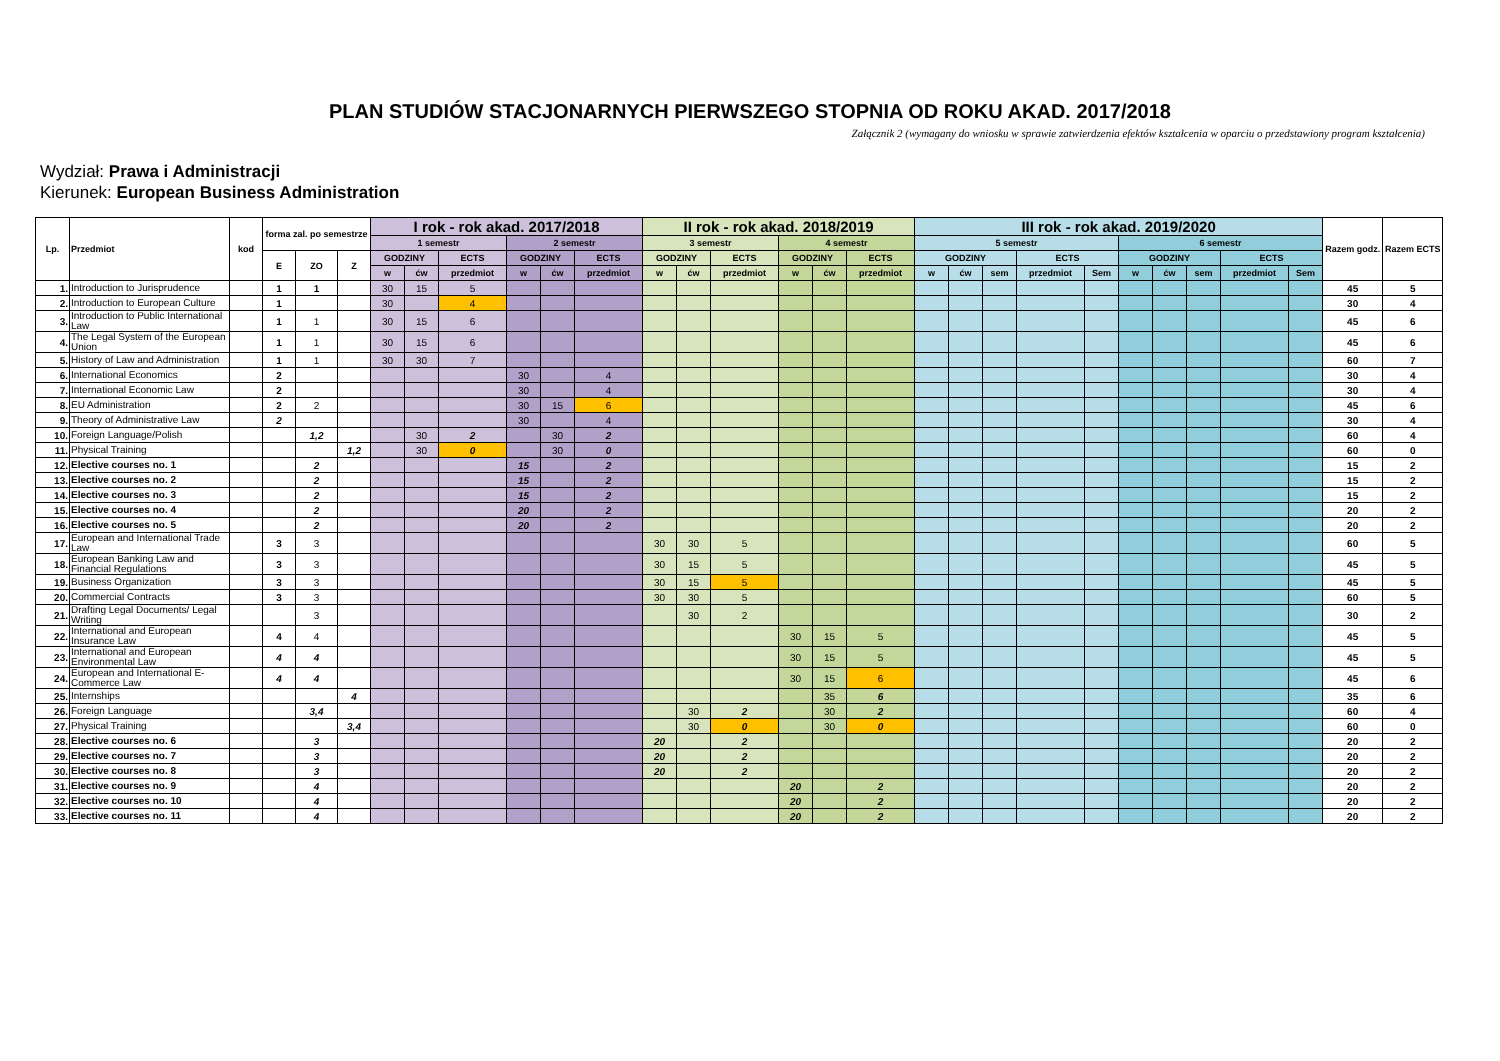PLAN STUDIÓW STACJONARNYCH PIERWSZEGO STOPNIA OD ROKU AKAD. 2017/2018
Załącznik 2 (wymagany do wniosku w sprawie zatwierdzenia efektów kształcenia w oparciu o przedstawiony program kształcenia)
Wydział: Prawa i Administracji
Kierunek: European Business Administration
| Lp. | Przedmiot | kod | forma zal. po semestrze | | | I rok - rok akad. 2017/2018 | | | | | | II rok - rok akad. 2018/2019 | | | | | | III rok - rok akad. 2019/2020 | | | | | | | | | | Razem godz. | Razem ECTS |
| --- | --- | --- | --- | --- | --- | --- | --- | --- | --- | --- | --- | --- | --- | --- | --- | --- | --- | --- | --- | --- | --- | --- | --- | --- | --- | --- | --- | --- | --- |
| | | | | | | 1 semestr | | | 2 semestr | | | 3 semestr | | | 4 semestr | | | 5 semestr | | | | | 6 semestr | | | | | | |
| | | | E | ZO | Z | GODZINY | | ECTS | GODZINY | | ECTS | GODZINY | | ECTS | GODZINY | | ECTS | GODZINY | | | ECTS | | GODZINY | | | ECTS | | | |
| | | | | | | w | ćw | przedmiot | w | ćw | przedmiot | w | ćw | przedmiot | w | ćw | przedmiot | w | ćw | sem | przedmiot | Sem | w | ćw | sem | przedmiot | Sem | | |
| 1. | Introduction to Jurisprudence | | 1 | 1 | | 30 | 15 | 5 | | | | | | | | | | | | | | | | | | | | 45 | 5 |
| 2. | Introduction to European Culture | | 1 | | | 30 | | 4 | | | | | | | | | | | | | | | | | | | | 30 | 4 |
| 3. | Introduction to Public International Law | | 1 | 1 | | 30 | 15 | 6 | | | | | | | | | | | | | | | | | | | | 45 | 6 |
| 4. | The Legal System of the European Union | | 1 | 1 | | 30 | 15 | 6 | | | | | | | | | | | | | | | | | | | | 45 | 6 |
| 5. | History of Law and Administration | | 1 | 1 | | 30 | 30 | 7 | | | | | | | | | | | | | | | | | | | | 60 | 7 |
| 6. | International Economics | | 2 | | | | | | 30 | | 4 | | | | | | | | | | | | | | | | | 30 | 4 |
| 7. | International Economic Law | | 2 | | | | | | 30 | | 4 | | | | | | | | | | | | | | | | | 30 | 4 |
| 8. | EU Administration | | 2 | 2 | | | | | 30 | 15 | 6 | | | | | | | | | | | | | | | | | 45 | 6 |
| 9. | Theory of Administrative Law | | 2 | | | | | | 30 | | 4 | | | | | | | | | | | | | | | | | 30 | 4 |
| 10. | Foreign Language/Polish | | | 1,2 | | | 30 | 2 | | 30 | 2 | | | | | | | | | | | | | | | | | 60 | 4 |
| 11. | Physical Training | | | | 1,2 | | 30 | 0 | | 30 | 0 | | | | | | | | | | | | | | | | | 60 | 0 |
| 12. | Elective courses no. 1 | | | 2 | | | | | 15 | | 2 | | | | | | | | | | | | | | | | | 15 | 2 |
| 13. | Elective courses no. 2 | | | 2 | | | | | 15 | | 2 | | | | | | | | | | | | | | | | | 15 | 2 |
| 14. | Elective courses no. 3 | | | 2 | | | | | 15 | | 2 | | | | | | | | | | | | | | | | | 15 | 2 |
| 15. | Elective courses no. 4 | | | 2 | | | | | 20 | | 2 | | | | | | | | | | | | | | | | | 20 | 2 |
| 16. | Elective courses no. 5 | | | 2 | | | | | 20 | | 2 | | | | | | | | | | | | | | | | | 20 | 2 |
| 17. | European and International Trade Law | | 3 | 3 | | | | | | | | 30 | 30 | 5 | | | | | | | | | | | | | | 60 | 5 |
| 18. | European Banking Law and Financial Regulations | | 3 | 3 | | | | | | | | 30 | 15 | 5 | | | | | | | | | | | | | | 45 | 5 |
| 19. | Business Organization | | 3 | 3 | | | | | | | | 30 | 15 | 5 | | | | | | | | | | | | | | 45 | 5 |
| 20. | Commercial Contracts | | 3 | 3 | | | | | | | | 30 | 30 | 5 | | | | | | | | | | | | | | 60 | 5 |
| 21. | Drafting Legal Documents/ Legal Writing | | | 3 | | | | | | | | | 30 | 2 | | | | | | | | | | | | | | 30 | 2 |
| 22. | International and European Insurance Law | | 4 | 4 | | | | | | | | | | | 30 | 15 | 5 | | | | | | | | | | | 45 | 5 |
| 23. | International and European Environmental Law | | 4 | 4 | | | | | | | | | | | 30 | 15 | 5 | | | | | | | | | | | 45 | 5 |
| 24. | European and International E-Commerce Law | | 4 | 4 | | | | | | | | | | | 30 | 15 | 6 | | | | | | | | | | | 45 | 6 |
| 25. | Internships | | | | 4 | | | | | | | | | | | 35 | 6 | | | | | | | | | | | 35 | 6 |
| 26. | Foreign Language | | | 3,4 | | | | | | | | | 30 | 2 | | 30 | 2 | | | | | | | | | | | 60 | 4 |
| 27. | Physical Training | | | | 3,4 | | | | | | | | 30 | 0 | | 30 | 0 | | | | | | | | | | | 60 | 0 |
| 28. | Elective courses no. 6 | | | 3 | | | | | | | | 20 | | 2 | | | | | | | | | | | | | | 20 | 2 |
| 29. | Elective courses no. 7 | | | 3 | | | | | | | | 20 | | 2 | | | | | | | | | | | | | | 20 | 2 |
| 30. | Elective courses no. 8 | | | 3 | | | | | | | | 20 | | 2 | | | | | | | | | | | | | | 20 | 2 |
| 31. | Elective courses no. 9 | | | 4 | | | | | | | | | | | 20 | | 2 | | | | | | | | | | | 20 | 2 |
| 32. | Elective courses no. 10 | | | 4 | | | | | | | | | | | 20 | | 2 | | | | | | | | | | | 20 | 2 |
| 33. | Elective courses no. 11 | | | 4 | | | | | | | | | | | 20 | | 2 | | | | | | | | | | | 20 | 2 |